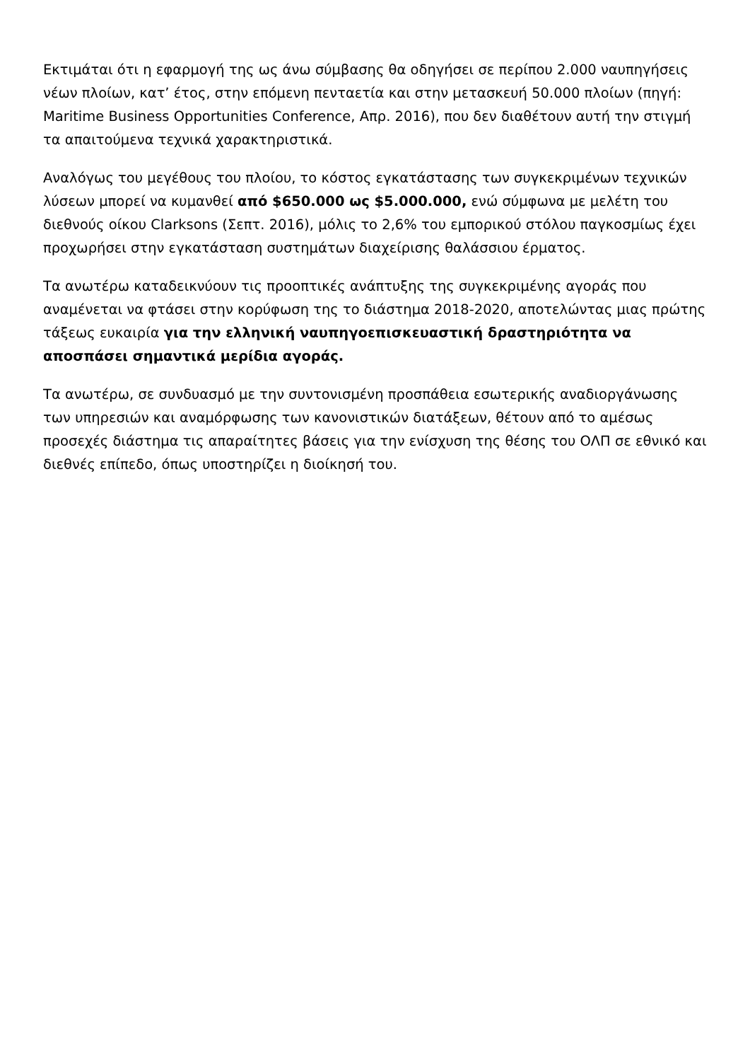Εκτιμάται ότι η εφαρμογή της ως άνω σύμβασης θα οδηγήσει σε περίπου 2.000 ναυπηγήσεις νέων πλοίων, κατ’ έτος, στην επόμενη πενταετία και στην μετασκευή 50.000 πλοίων (πηγή: Maritime Business Opportunities Conference, Απρ. 2016), που δεν διαθέτουν αυτή την στιγμή τα απαιτούμενα τεχνικά χαρακτηριστικά.
Αναλόγως του μεγέθους του πλοίου, το κόστος εγκατάστασης των συγκεκριμένων τεχνικών λύσεων μπορεί να κυμανθεί από $650.000 ως $5.000.000, ενώ σύμφωνα με μελέτη του διεθνούς οίκου Clarksons (Σεπτ. 2016), μόλις το 2,6% του εμπορικού στόλου παγκοσμίως έχει προχωρήσει στην εγκατάσταση συστημάτων διαχείρισης θαλάσσιου έρματος.
Τα ανωτέρω καταδεικνύουν τις προοπτικές ανάπτυξης της συγκεκριμένης αγοράς που αναμένεται να φτάσει στην κορύφωση της το διάστημα 2018-2020, αποτελώντας μιας πρώτης τάξεως ευκαιρία για την ελληνική ναυπηγοεπισκευαστική δραστηριότητα να αποσπάσει σημαντικά μερίδια αγοράς.
Τα ανωτέρω, σε συνδυασμό με την συντονισμένη προσπάθεια εσωτερικής αναδιοργάνωσης των υπηρεσιών και αναμόρφωσης των κανονιστικών διατάξεων, θέτουν από το αμέσως προσεχές διάστημα τις απαραίτητες βάσεις για την ενίσχυση της θέσης του ΟΛΠ σε εθνικό και διεθνές επίπεδο, όπως υποστηρίζει η διοίκησή του.